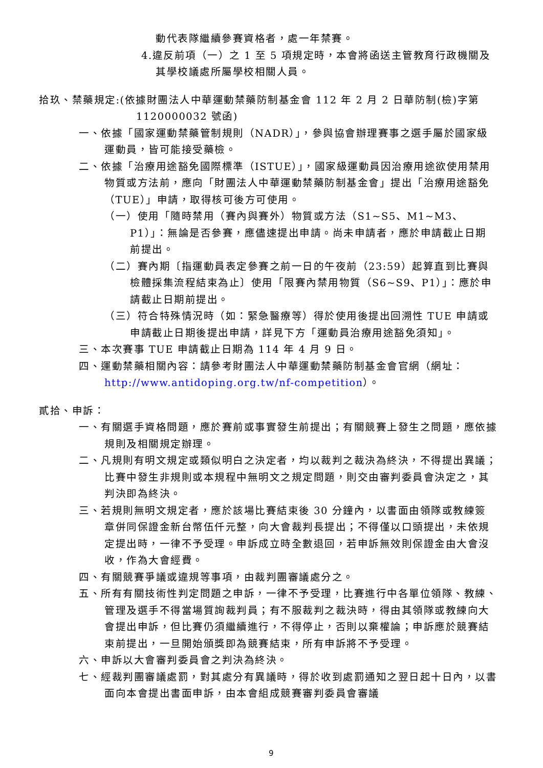動代表隊繼續參賽資格者，處一年禁賽。
4.違反前項（一）之 1 至 5 項規定時，本會將函送主管教育行政機關及其學校議處所屬學校相關人員。
拾玖、禁藥規定:(依據財團法人中華運動禁藥防制基金會 112 年 2 月 2 日華防制(檢)字第 1120000032 號函)
一、依據「國家運動禁藥管制規則（NADR）」，參與協會辦理賽事之選手屬於國家級運動員，皆可能接受藥檢。
二、依據「治療用途豁免國際標準（ISTUE）」，國家級運動員因治療用途欲使用禁用物質或方法前，應向「財團法人中華運動禁藥防制基金會」提出「治療用途豁免（TUE）」申請，取得核可後方可使用。
（一）使用「隨時禁用（賽內與賽外）物質或方法（S1~S5、M1~M3、P1）」：無論是否參賽，應儘速提出申請。尚未申請者，應於申請截止日期前提出。
（二）賽內期〔指運動員表定參賽之前一日的午夜前（23:59）起算直到比賽與檢體採集流程結束為止〕使用「限賽內禁用物質（S6~S9、P1）」：應於申請截止日期前提出。
（三）符合特殊情況時（如：緊急醫療等）得於使用後提出回溯性 TUE 申請或申請截止日期後提出申請，詳見下方「運動員治療用途豁免須知」。
三、本次賽事 TUE 申請截止日期為 114 年 4 月 9 日。
四、運動禁藥相關內容：請參考財團法人中華運動禁藥防制基金會官網（網址：http://www.antidoping.org.tw/nf-competition）。
貳拾、申訴：
一、有關選手資格問題，應於賽前或事實發生前提出；有關競賽上發生之問題，應依據規則及相關規定辦理。
二、凡規則有明文規定或類似明白之決定者，均以裁判之裁決為終決，不得提出異議；比賽中發生非規則或本規程中無明文之規定問題，則交由審判委員會決定之，其判決即為終決。
三、若規則無明文規定者，應於該場比賽結束後 30 分鐘內，以書面由領隊或教練簽章併同保證金新台幣伍仟元整，向大會裁判長提出；不得僅以口頭提出，未依規定提出時，一律不予受理。申訴成立時全數退回，若申訴無效則保證金由大會沒收，作為大會經費。
四、有關競賽爭議或違規等事項，由裁判團審議處分之。
五、所有有關技術性判定問題之申訴，一律不予受理，比賽進行中各單位領隊、教練、管理及選手不得當場質詢裁判員；有不服裁判之裁決時，得由其領隊或教練向大會提出申訴，但比賽仍須繼續進行，不得停止，否則以棄權論；申訴應於競賽結束前提出，一旦開始頒獎即為競賽結束，所有申訴將不予受理。
六、申訴以大會審判委員會之判決為終決。
七、經裁判團審議處罰，對其處分有異議時，得於收到處罰通知之翌日起十日內，以書面向本會提出書面申訴，由本會組成競賽審判委員會審議
9